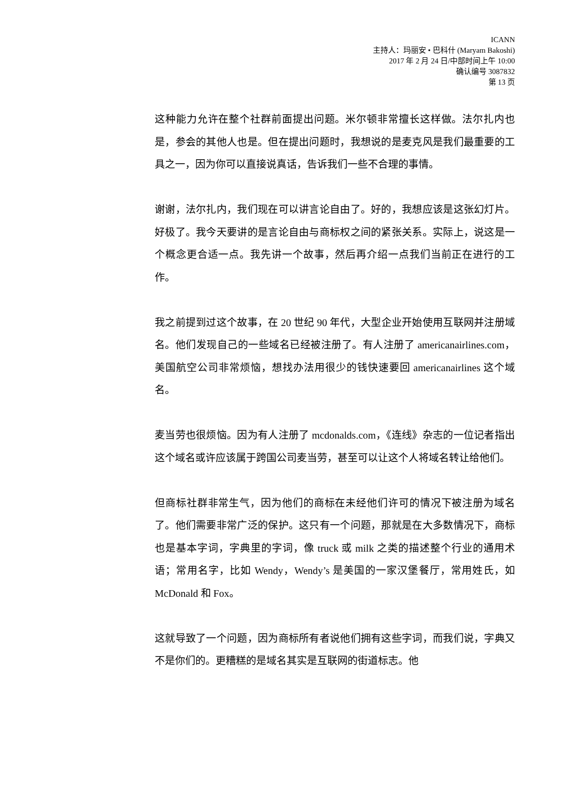ICANN
主持人：玛丽安 • 巴科什 (Maryam Bakoshi)
2017 年 2 月 24 日/中部时间上午 10:00
确认编号 3087832
第 13 页
这种能力允许在整个社群前面提出问题。米尔顿非常擅长这样做。法尔扎内也是，参会的其他人也是。但在提出问题时，我想说的是麦克风是我们最重要的工具之一，因为你可以直接说真话，告诉我们一些不合理的事情。
谢谢，法尔扎内，我们现在可以讲言论自由了。好的，我想应该是这张幻灯片。好极了。我今天要讲的是言论自由与商标权之间的紧张关系。实际上，说这是一个概念更合适一点。我先讲一个故事，然后再介绍一点我们当前正在进行的工作。
我之前提到过这个故事，在 20 世纪 90 年代，大型企业开始使用互联网并注册域名。他们发现自己的一些域名已经被注册了。有人注册了 americanairlines.com，美国航空公司非常烦恼，想找办法用很少的钱快速要回 americanairlines 这个域名。
麦当劳也很烦恼。因为有人注册了 mcdonalds.com，《连线》杂志的一位记者指出这个域名或许应该属于跨国公司麦当劳，甚至可以让这个人将域名转让给他们。
但商标社群非常生气，因为他们的商标在未经他们许可的情况下被注册为域名了。他们需要非常广泛的保护。这只有一个问题，那就是在大多数情况下，商标也是基本字词，字典里的字词，像 truck 或 milk 之类的描述整个行业的通用术语；常用名字，比如 Wendy，Wendy’s 是美国的一家汉堡餐厅，常用姓氏，如 McDonald 和 Fox。
这就导致了一个问题，因为商标所有者说他们拥有这些字词，而我们说，字典又不是你们的。更糟糕的是域名其实是互联网的街道标志。他